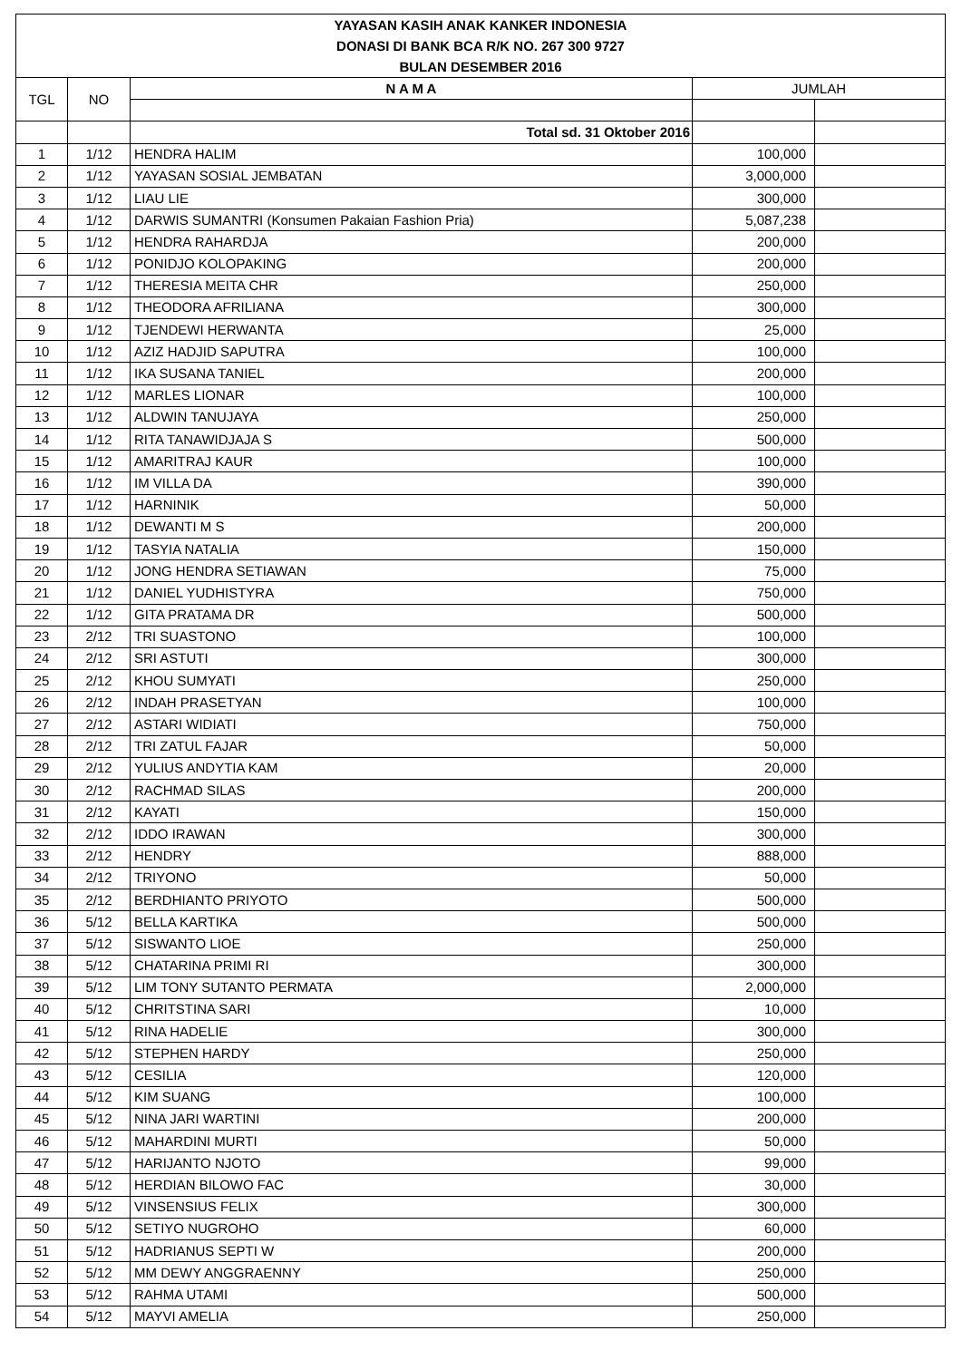| YAYASAN KASIH ANAK KANKER INDONESIA | | | | |
| DONASI DI BANK BCA R/K NO. 267 300 9727 | | | | |
| BULAN DESEMBER 2016 | | | | |
| TGL | NO | N A M A | JUMLAH | |
| | | Total sd. 31 Oktober 2016 | | |
| 1 | 1/12 | HENDRA HALIM | 100,000 | |
| 2 | 1/12 | YAYASAN SOSIAL JEMBATAN | 3,000,000 | |
| 3 | 1/12 | LIAU LIE | 300,000 | |
| 4 | 1/12 | DARWIS SUMANTRI (Konsumen Pakaian Fashion Pria) | 5,087,238 | |
| 5 | 1/12 | HENDRA RAHARDJA | 200,000 | |
| 6 | 1/12 | PONIDJO KOLOPAKING | 200,000 | |
| 7 | 1/12 | THERESIA MEITA CHR | 250,000 | |
| 8 | 1/12 | THEODORA AFRILIANA | 300,000 | |
| 9 | 1/12 | TJENDEWI HERWANTA | 25,000 | |
| 10 | 1/12 | AZIZ HADJID SAPUTRA | 100,000 | |
| 11 | 1/12 | IKA SUSANA TANIEL | 200,000 | |
| 12 | 1/12 | MARLES LIONAR | 100,000 | |
| 13 | 1/12 | ALDWIN TANUJAYA | 250,000 | |
| 14 | 1/12 | RITA TANAWIDJAJA S | 500,000 | |
| 15 | 1/12 | AMARITRAJ KAUR | 100,000 | |
| 16 | 1/12 | IM VILLA DA | 390,000 | |
| 17 | 1/12 | HARNINIK | 50,000 | |
| 18 | 1/12 | DEWANTI M S | 200,000 | |
| 19 | 1/12 | TASYIA NATALIA | 150,000 | |
| 20 | 1/12 | JONG HENDRA SETIAWAN | 75,000 | |
| 21 | 1/12 | DANIEL YUDHISTYRA | 750,000 | |
| 22 | 1/12 | GITA PRATAMA DR | 500,000 | |
| 23 | 2/12 | TRI SUASTONO | 100,000 | |
| 24 | 2/12 | SRI ASTUTI | 300,000 | |
| 25 | 2/12 | KHOU SUMYATI | 250,000 | |
| 26 | 2/12 | INDAH PRASETYAN | 100,000 | |
| 27 | 2/12 | ASTARI WIDIATI | 750,000 | |
| 28 | 2/12 | TRI ZATUL FAJAR | 50,000 | |
| 29 | 2/12 | YULIUS ANDYTIA KAM | 20,000 | |
| 30 | 2/12 | RACHMAD SILAS | 200,000 | |
| 31 | 2/12 | KAYATI | 150,000 | |
| 32 | 2/12 | IDDO IRAWAN | 300,000 | |
| 33 | 2/12 | HENDRY | 888,000 | |
| 34 | 2/12 | TRIYONO | 50,000 | |
| 35 | 2/12 | BERDHIANTO PRIYOTO | 500,000 | |
| 36 | 5/12 | BELLA KARTIKA | 500,000 | |
| 37 | 5/12 | SISWANTO LIOE | 250,000 | |
| 38 | 5/12 | CHATARINA PRIMI RI | 300,000 | |
| 39 | 5/12 | LIM TONY SUTANTO PERMATA | 2,000,000 | |
| 40 | 5/12 | CHRITSTINA SARI | 10,000 | |
| 41 | 5/12 | RINA HADELIE | 300,000 | |
| 42 | 5/12 | STEPHEN HARDY | 250,000 | |
| 43 | 5/12 | CESILIA | 120,000 | |
| 44 | 5/12 | KIM SUANG | 100,000 | |
| 45 | 5/12 | NINA JARI WARTINI | 200,000 | |
| 46 | 5/12 | MAHARDINI MURTI | 50,000 | |
| 47 | 5/12 | HARIJANTO NJOTO | 99,000 | |
| 48 | 5/12 | HERDIAN BILOWO FAC | 30,000 | |
| 49 | 5/12 | VINSENSIUS FELIX | 300,000 | |
| 50 | 5/12 | SETIYO NUGROHO | 60,000 | |
| 51 | 5/12 | HADRIANUS SEPTI W | 200,000 | |
| 52 | 5/12 | MM DEWY ANGGRAENNY | 250,000 | |
| 53 | 5/12 | RAHMA UTAMI | 500,000 | |
| 54 | 5/12 | MAYVI AMELIA | 250,000 | |